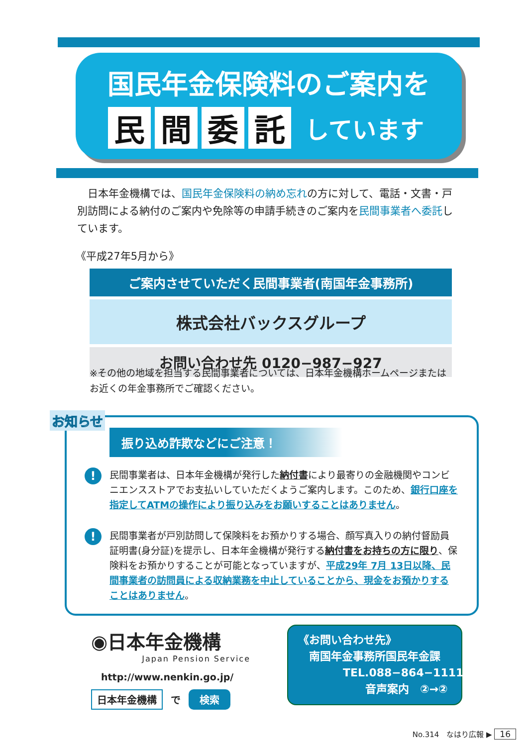国民年金保険料のご案内を
民 間 委 託
しています
　日本年金機構では、国民年金保険料の納め忘れの方に対して、電話・文書・戸別訪問による納付のご案内や免除等の申請手続きのご案内を民間事業者へ委託しています。
《平成27年5月から》
ご案内させていただく民間事業者(南国年金事務所)
株式会社バックスグループ
お問い合わせ先 0120−987−927
※その他の地域を担当する民間事業者については、日本年金機構ホームページまたはお近くの年金事務所でご確認ください。
お知らせ
振り込め詐欺などにご注意！
!
民間事業者は、日本年金機構が発行した納付書により最寄りの金融機関やコンビニエンスストアでお支払いしていただくようご案内します。このため、銀行口座を指定してATMの操作により振り込みをお願いすることはありません。
!
民間事業者が戸別訪問して保険料をお預かりする場合、顔写真入りの納付督励員証明書(身分証)を提示し、日本年金機構が発行する納付書をお持ちの方に限り、保険料をお預かりすることが可能となっていますが、平成29年 7月 13日以降、民間事業者の訪問員による収納業務を中止していることから、現金をお預かりすることはありません。
◉日本年金機構
Japan Pension Service
http://www.nenkin.go.jp/
日本年金機構 で 検索
《お問い合わせ先》
　南国年金事務所国民年金課
TEL.088−864−1111
音声案内　②→②
No.314　なはり広報 ▶ 16